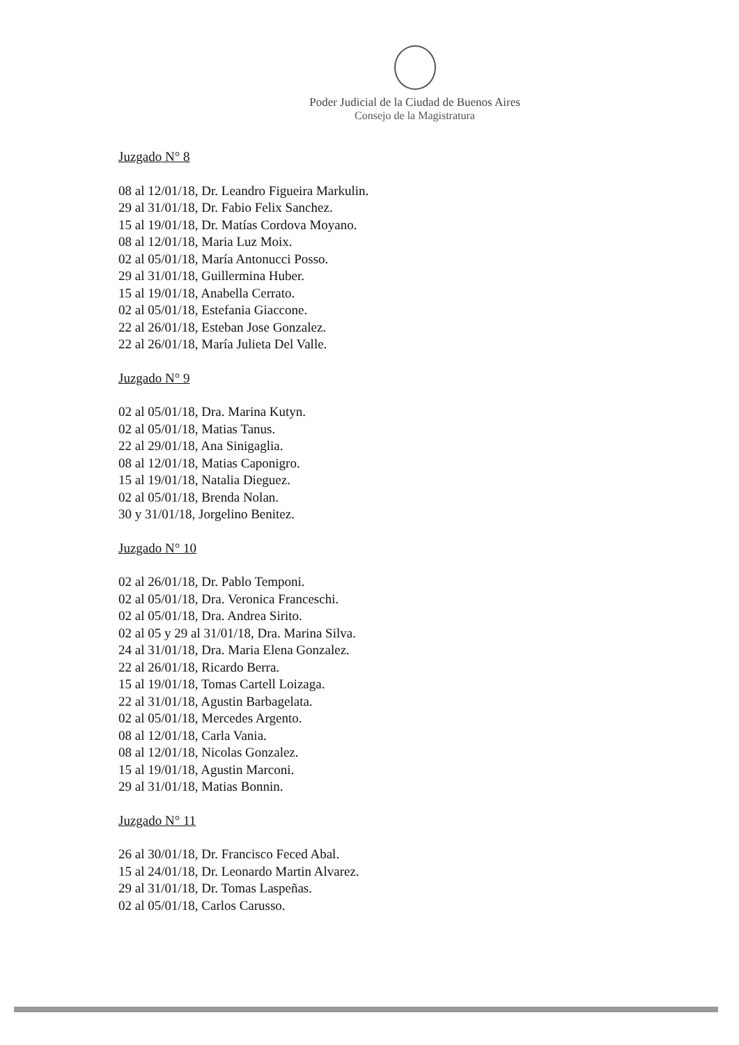Poder Judicial de la Ciudad de Buenos Aires
Consejo de la Magistratura
Juzgado N° 8
08 al 12/01/18, Dr. Leandro Figueira Markulin.
29 al 31/01/18, Dr. Fabio Felix Sanchez.
15 al 19/01/18, Dr. Matías Cordova Moyano.
08 al 12/01/18, Maria Luz Moix.
02 al 05/01/18, María Antonucci Posso.
29 al 31/01/18, Guillermina Huber.
15 al 19/01/18, Anabella Cerrato.
02 al 05/01/18, Estefania Giaccone.
22 al 26/01/18, Esteban Jose Gonzalez.
22 al 26/01/18, María Julieta Del Valle.
Juzgado N° 9
02 al 05/01/18, Dra. Marina Kutyn.
02 al 05/01/18, Matias Tanus.
22 al 29/01/18, Ana Sinigaglia.
08 al 12/01/18, Matias Caponigro.
15 al 19/01/18, Natalia Dieguez.
02 al 05/01/18, Brenda Nolan.
30 y 31/01/18, Jorgelino Benitez.
Juzgado N° 10
02 al 26/01/18, Dr. Pablo Temponi.
02 al 05/01/18, Dra. Veronica Franceschi.
02 al 05/01/18, Dra. Andrea Sirito.
02 al 05 y 29 al 31/01/18, Dra. Marina Silva.
24 al 31/01/18, Dra. Maria Elena Gonzalez.
22 al 26/01/18, Ricardo Berra.
15 al 19/01/18, Tomas Cartell Loizaga.
22 al 31/01/18, Agustin Barbagelata.
02 al 05/01/18, Mercedes Argento.
08 al 12/01/18, Carla Vania.
08 al 12/01/18, Nicolas Gonzalez.
15 al 19/01/18, Agustin Marconi.
29 al 31/01/18, Matias Bonnin.
Juzgado N° 11
26 al 30/01/18, Dr. Francisco Feced Abal.
15 al 24/01/18, Dr. Leonardo Martin Alvarez.
29 al 31/01/18, Dr. Tomas Laspeñas.
02 al 05/01/18, Carlos Carusso.